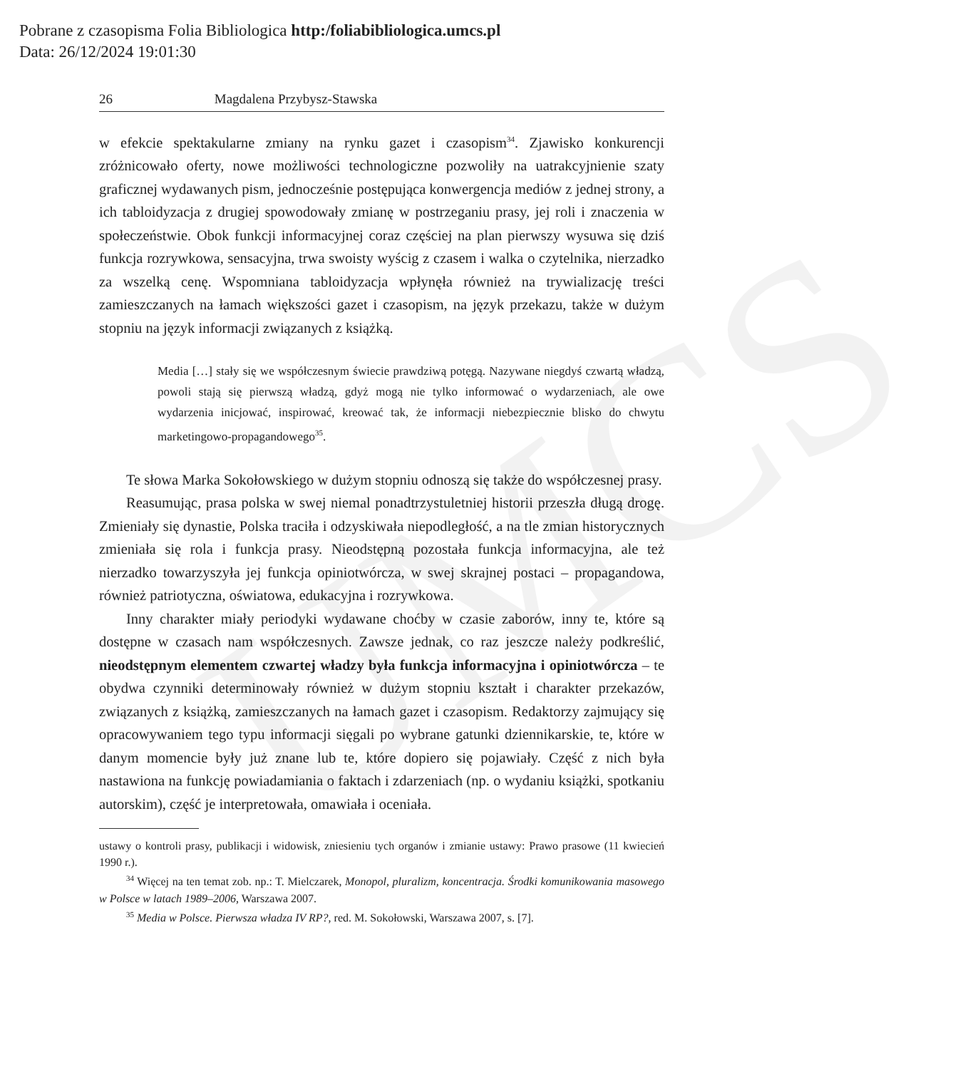Pobrane z czasopisma Folia Bibliologica http:/foliabibliologica.umcs.pl
Data: 26/12/2024 19:01:30
UMCS
26 Magdalena Przybysz-Stawska
w efekcie spektakularne zmiany na rynku gazet i czasopism<sup>34</sup>. Zjawisko konkurencji zróżnicowało oferty, nowe możliwości technologiczne pozwoliły na uatrakcyjnienie szaty graficznej wydawanych pism, jednocześnie postępująca konwergencja mediów z jednej strony, a ich tabloidyzacja z drugiej spowodowały zmianę w postrzeganiu prasy, jej roli i znaczenia w społeczeństwie. Obok funkcji informacyjnej coraz częściej na plan pierwszy wysuwa się dziś funkcja rozrywkowa, sensacyjna, trwa swoisty wyścig z czasem i walka o czytelnika, nierzadko za wszelką cenę. Wspomniana tabloidyzacja wpłynęła również na trywializację treści zamieszczanych na łamach większości gazet i czasopism, na język przekazu, także w dużym stopniu na język informacji związanych z książką.
Media […] stały się we współczesnym świecie prawdziwą potęgą. Nazywane niegdyś czwartą władzą, powoli stają się pierwszą władzą, gdyż mogą nie tylko informować o wydarzeniach, ale owe wydarzenia inicjować, inspirować, kreować tak, że informacji niebezpiecznie blisko do chwytu marketingowo-propagandowego<sup>35</sup>.
Te słowa Marka Sokołowskiego w dużym stopniu odnoszą się także do współczesnej prasy.
Reasumując, prasa polska w swej niemal ponadtrzystuletniej historii przeszła długą drogę. Zmieniały się dynastie, Polska traciła i odzyskiwała niepodległość, a na tle zmian historycznych zmieniała się rola i funkcja prasy. Nieodstępną pozostała funkcja informacyjna, ale też nierzadko towarzyszyła jej funkcja opiniotwórcza, w swej skrajnej postaci – propagandowa, również patriotyczna, oświatowa, edukacyjna i rozrywkowa.
Inny charakter miały periodyki wydawane choćby w czasie zaborów, inny te, które są dostępne w czasach nam współczesnych. Zawsze jednak, co raz jeszcze należy podkreślić, nieodstępnym elementem czwartej władzy była funkcja informacyjna i opiniotwórcza – te obydwa czynniki determinowały również w dużym stopniu kształt i charakter przekazów, związanych z książką, zamieszczanych na łamach gazet i czasopism. Redaktorzy zajmujący się opracowywaniem tego typu informacji sięgali po wybrane gatunki dziennikarskie, te, które w danym momencie były już znane lub te, które dopiero się pojawiały. Część z nich była nastawiona na funkcję powiadamiania o faktach i zdarzeniach (np. o wydaniu książki, spotkaniu autorskim), część je interpretowała, omawiała i oceniała.
ustawy o kontroli prasy, publikacji i widowisk, zniesieniu tych organów i zmianie ustawy: Prawo prasowe (11 kwiecień 1990 r.).
<sup>34</sup> Więcej na ten temat zob. np.: T. Mielczarek, Monopol, pluralizm, koncentracja. Środki komunikowania masowego w Polsce w latach 1989–2006, Warszawa 2007.
<sup>35</sup> Media w Polsce. Pierwsza władza IV RP?, red. M. Sokołowski, Warszawa 2007, s. [7].